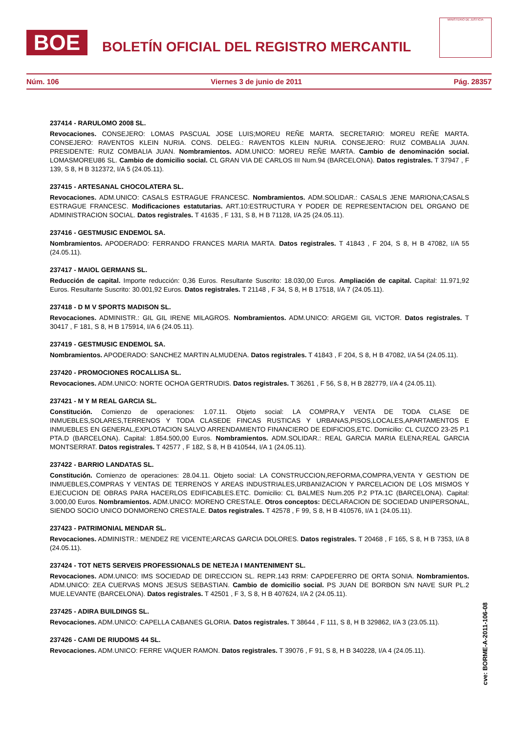BOE
BOLETÍN OFICIAL DEL REGISTRO MERCANTIL
MINISTERIO DE JUSTICIA
Núm. 106 Viernes 3 de junio de 2011 Pág. 28357
237414 - RARULOMO 2008 SL.
Revocaciones. CONSEJERO: LOMAS PASCUAL JOSE LUIS;MOREU REÑE MARTA. SECRETARIO: MOREU REÑE MARTA. CONSEJERO: RAVENTOS KLEIN NURIA. CONS. DELEG.: RAVENTOS KLEIN NURIA. CONSEJERO: RUIZ COMBALIA JUAN. PRESIDENTE: RUIZ COMBALIA JUAN. Nombramientos. ADM.UNICO: MOREU REÑE MARTA. Cambio de denominación social. LOMASMOREU86 SL. Cambio de domicilio social. CL GRAN VIA DE CARLOS III Num.94 (BARCELONA). Datos registrales. T 37947 , F 139, S 8, H B 312372, I/A 5 (24.05.11).
237415 - ARTESANAL CHOCOLATERA SL.
Revocaciones. ADM.UNICO: CASALS ESTRAGUE FRANCESC. Nombramientos. ADM.SOLIDAR.: CASALS JENE MARIONA;CASALS ESTRAGUE FRANCESC. Modificaciones estatutarias. ART.10:ESTRUCTURA Y PODER DE REPRESENTACION DEL ORGANO DE ADMINISTRACION SOCIAL. Datos registrales. T 41635 , F 131, S 8, H B 71128, I/A 25 (24.05.11).
237416 - GESTMUSIC ENDEMOL SA.
Nombramientos. APODERADO: FERRANDO FRANCES MARIA MARTA. Datos registrales. T 41843 , F 204, S 8, H B 47082, I/A 55 (24.05.11).
237417 - MAIOL GERMANS SL.
Reducción de capital. Importe reducción: 0,36 Euros. Resultante Suscrito: 18.030,00 Euros. Ampliación de capital. Capital: 11.971,92 Euros. Resultante Suscrito: 30.001,92 Euros. Datos registrales. T 21148 , F 34, S 8, H B 17518, I/A 7 (24.05.11).
237418 - D M V SPORTS MADISON SL.
Revocaciones. ADMINISTR.: GIL GIL IRENE MILAGROS. Nombramientos. ADM.UNICO: ARGEMI GIL VICTOR. Datos registrales. T 30417 , F 181, S 8, H B 175914, I/A 6 (24.05.11).
237419 - GESTMUSIC ENDEMOL SA.
Nombramientos. APODERADO: SANCHEZ MARTIN ALMUDENA. Datos registrales. T 41843 , F 204, S 8, H B 47082, I/A 54 (24.05.11).
237420 - PROMOCIONES ROCALLISA SL.
Revocaciones. ADM.UNICO: NORTE OCHOA GERTRUDIS. Datos registrales. T 36261 , F 56, S 8, H B 282779, I/A 4 (24.05.11).
237421 - M Y M REAL GARCIA SL.
Constitución. Comienzo de operaciones: 1.07.11. Objeto social: LA COMPRA,Y VENTA DE TODA CLASE DE INMUEBLES,SOLARES,TERRENOS Y TODA CLASEDE FINCAS RUSTICAS Y URBANAS,PISOS,LOCALES,APARTAMENTOS E INMUEBLES EN GENERAL,EXPLOTACION SALVO ARRENDAMIENTO FINANCIERO DE EDIFICIOS,ETC. Domicilio: CL CUZCO 23-25 P.1 PTA.D (BARCELONA). Capital: 1.854.500,00 Euros. Nombramientos. ADM.SOLIDAR.: REAL GARCIA MARIA ELENA;REAL GARCIA MONTSERRAT. Datos registrales. T 42577 , F 182, S 8, H B 410544, I/A 1 (24.05.11).
237422 - BARRIO LANDATAS SL.
Constitución. Comienzo de operaciones: 28.04.11. Objeto social: LA CONSTRUCCION,REFORMA,COMPRA,VENTA Y GESTION DE INMUEBLES,COMPRAS Y VENTAS DE TERRENOS Y AREAS INDUSTRIALES,URBANIZACION Y PARCELACION DE LOS MISMOS Y EJECUCION DE OBRAS PARA HACERLOS EDIFICABLES.ETC. Domicilio: CL BALMES Num.205 P.2 PTA.1C (BARCELONA). Capital: 3.000,00 Euros. Nombramientos. ADM.UNICO: MORENO CRESTALE. Otros conceptos: DECLARACION DE SOCIEDAD UNIPERSONAL, SIENDO SOCIO UNICO DONMORENO CRESTALE. Datos registrales. T 42578 , F 99, S 8, H B 410576, I/A 1 (24.05.11).
237423 - PATRIMONIAL MENDAR SL.
Revocaciones. ADMINISTR.: MENDEZ RE VICENTE;ARCAS GARCIA DOLORES. Datos registrales. T 20468 , F 165, S 8, H B 7353, I/A 8 (24.05.11).
237424 - TOT NETS SERVEIS PROFESSIONALS DE NETEJA I MANTENIMENT SL.
Revocaciones. ADM.UNICO: IMS SOCIEDAD DE DIRECCION SL. REPR.143 RRM: CAPDEFERRO DE ORTA SONIA. Nombramientos. ADM.UNICO: ZEA CUERVAS MONS JESUS SEBASTIAN. Cambio de domicilio social. PS JUAN DE BORBON S/N NAVE SUR PL.2 MUE.LEVANTE (BARCELONA). Datos registrales. T 42501 , F 3, S 8, H B 407624, I/A 2 (24.05.11).
237425 - ADIRA BUILDINGS SL.
Revocaciones. ADM.UNICO: CAPELLA CABANES GLORIA. Datos registrales. T 38644 , F 111, S 8, H B 329862, I/A 3 (23.05.11).
237426 - CAMI DE RIUDOMS 44 SL.
Revocaciones. ADM.UNICO: FERRE VAQUER RAMON. Datos registrales. T 39076 , F 91, S 8, H B 340228, I/A 4 (24.05.11).
cve: BORME-A-2011-106-08